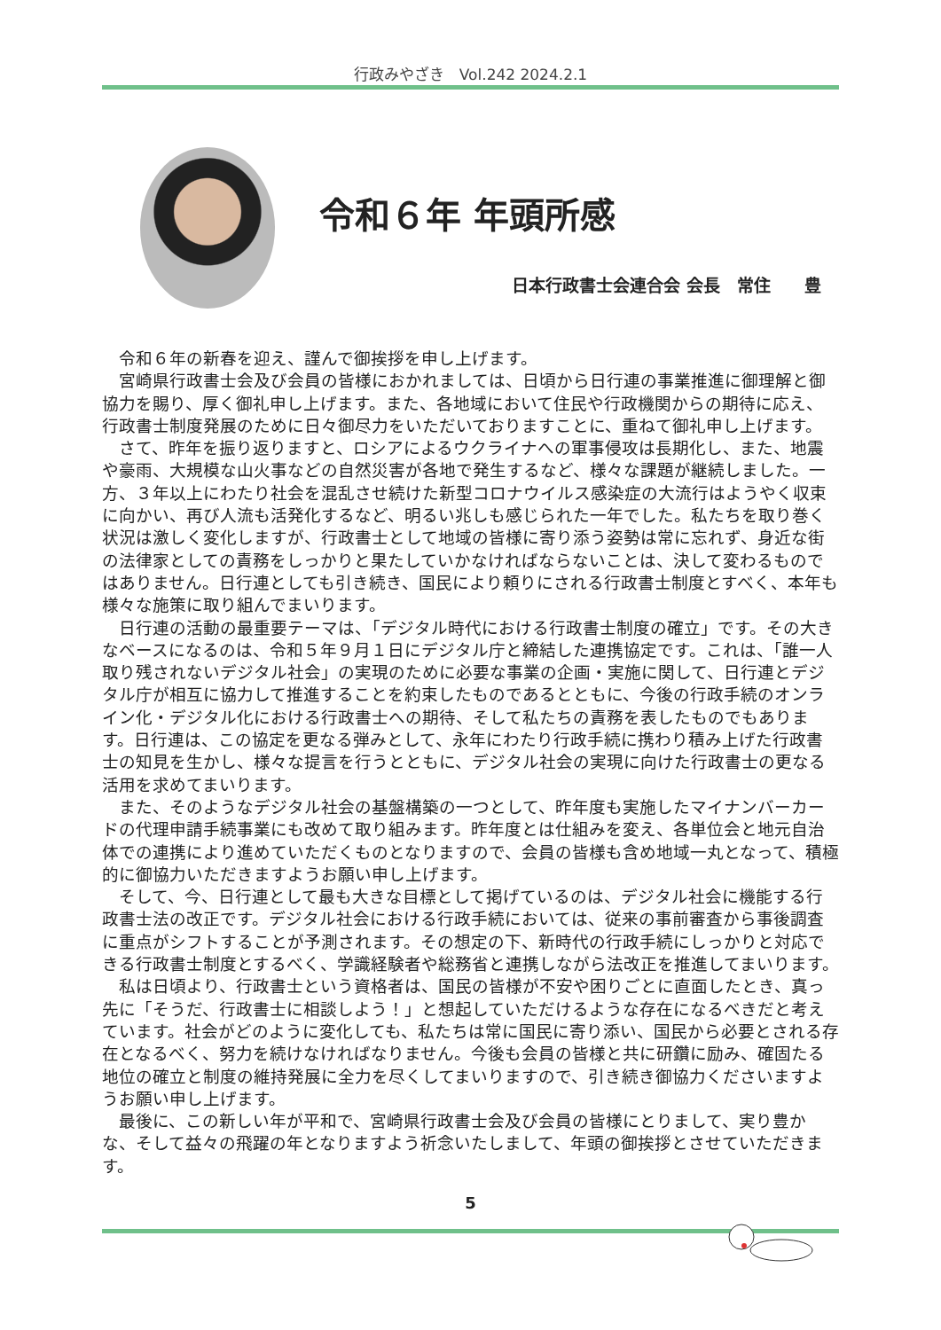行政みやざき　Vol.242 2024.2.1
令和６年 年頭所感
日本行政書士会連合会 会長　常住　　豊
令和６年の新春を迎え、謹んで御挨拶を申し上げます。
宮崎県行政書士会及び会員の皆様におかれましては、日頃から日行連の事業推進に御理解と御協力を賜り、厚く御礼申し上げます。また、各地域において住民や行政機関からの期待に応え、行政書士制度発展のために日々御尽力をいただいておりますことに、重ねて御礼申し上げます。
さて、昨年を振り返りますと、ロシアによるウクライナへの軍事侵攻は長期化し、また、地震や豪雨、大規模な山火事などの自然災害が各地で発生するなど、様々な課題が継続しました。一方、３年以上にわたり社会を混乱させ続けた新型コロナウイルス感染症の大流行はようやく収束に向かい、再び人流も活発化するなど、明るい兆しも感じられた一年でした。私たちを取り巻く状況は激しく変化しますが、行政書士として地域の皆様に寄り添う姿勢は常に忘れず、身近な街の法律家としての責務をしっかりと果たしていかなければならないことは、決して変わるものではありません。日行連としても引き続き、国民により頼りにされる行政書士制度とすべく、本年も様々な施策に取り組んでまいります。
日行連の活動の最重要テーマは、「デジタル時代における行政書士制度の確立」です。その大きなベースになるのは、令和５年９月１日にデジタル庁と締結した連携協定です。これは、「誰一人取り残されないデジタル社会」の実現のために必要な事業の企画・実施に関して、日行連とデジタル庁が相互に協力して推進することを約束したものであるとともに、今後の行政手続のオンライン化・デジタル化における行政書士への期待、そして私たちの責務を表したものでもあります。日行連は、この協定を更なる弾みとして、永年にわたり行政手続に携わり積み上げた行政書士の知見を生かし、様々な提言を行うとともに、デジタル社会の実現に向けた行政書士の更なる活用を求めてまいります。
また、そのようなデジタル社会の基盤構築の一つとして、昨年度も実施したマイナンバーカードの代理申請手続事業にも改めて取り組みます。昨年度とは仕組みを変え、各単位会と地元自治体での連携により進めていただくものとなりますので、会員の皆様も含め地域一丸となって、積極的に御協力いただきますようお願い申し上げます。
そして、今、日行連として最も大きな目標として掲げているのは、デジタル社会に機能する行政書士法の改正です。デジタル社会における行政手続においては、従来の事前審査から事後調査に重点がシフトすることが予測されます。その想定の下、新時代の行政手続にしっかりと対応できる行政書士制度とするべく、学識経験者や総務省と連携しながら法改正を推進してまいります。
私は日頃より、行政書士という資格者は、国民の皆様が不安や困りごとに直面したとき、真っ先に「そうだ、行政書士に相談しよう！」と想起していただけるような存在になるべきだと考えています。社会がどのように変化しても、私たちは常に国民に寄り添い、国民から必要とされる存在となるべく、努力を続けなければなりません。今後も会員の皆様と共に研鑽に励み、確固たる地位の確立と制度の維持発展に全力を尽くしてまいりますので、引き続き御協力くださいますようお願い申し上げます。
最後に、この新しい年が平和で、宮崎県行政書士会及び会員の皆様にとりまして、実り豊かな、そして益々の飛躍の年となりますよう祈念いたしまして、年頭の御挨拶とさせていただきます。
5